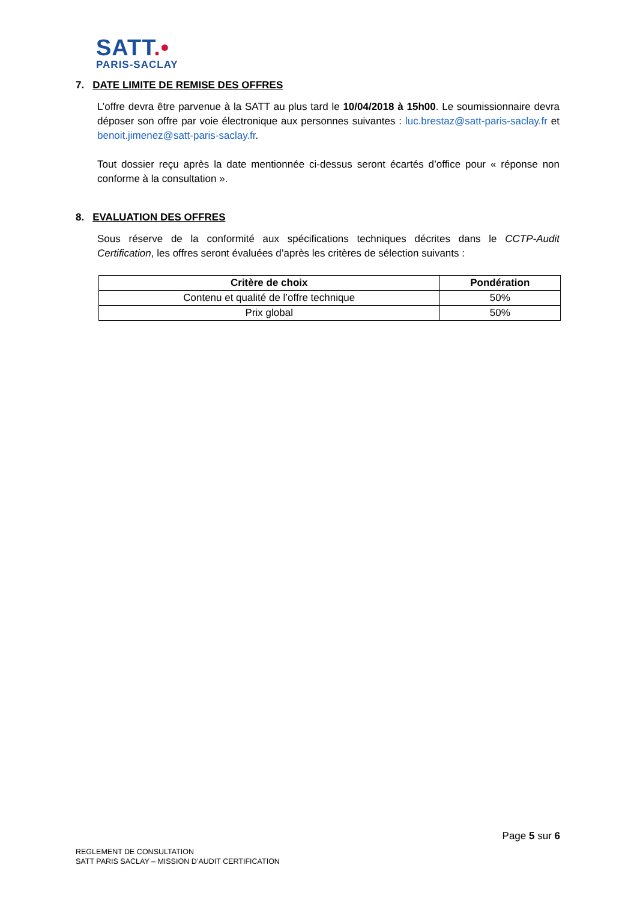SATT.•
PARIS-SACLAY
7. DATE LIMITE DE REMISE DES OFFRES
L’offre devra être parvenue à la SATT au plus tard le 10/04/2018 à 15h00. Le soumissionnaire devra déposer son offre par voie électronique aux personnes suivantes : luc.brestaz@satt-paris-saclay.fr et benoit.jimenez@satt-paris-saclay.fr.
Tout dossier reçu après la date mentionnée ci-dessus seront écartés d’office pour « réponse non conforme à la consultation ».
8. EVALUATION DES OFFRES
Sous réserve de la conformité aux spécifications techniques décrites dans le CCTP-Audit Certification, les offres seront évaluées d’après les critères de sélection suivants :
| Critère de choix | Pondération |
| --- | --- |
| Contenu et qualité de l’offre technique | 50% |
| Prix global | 50% |
Page 5 sur 6
REGLEMENT DE CONSULTATION
SATT PARIS SACLAY – MISSION D’AUDIT CERTIFICATION